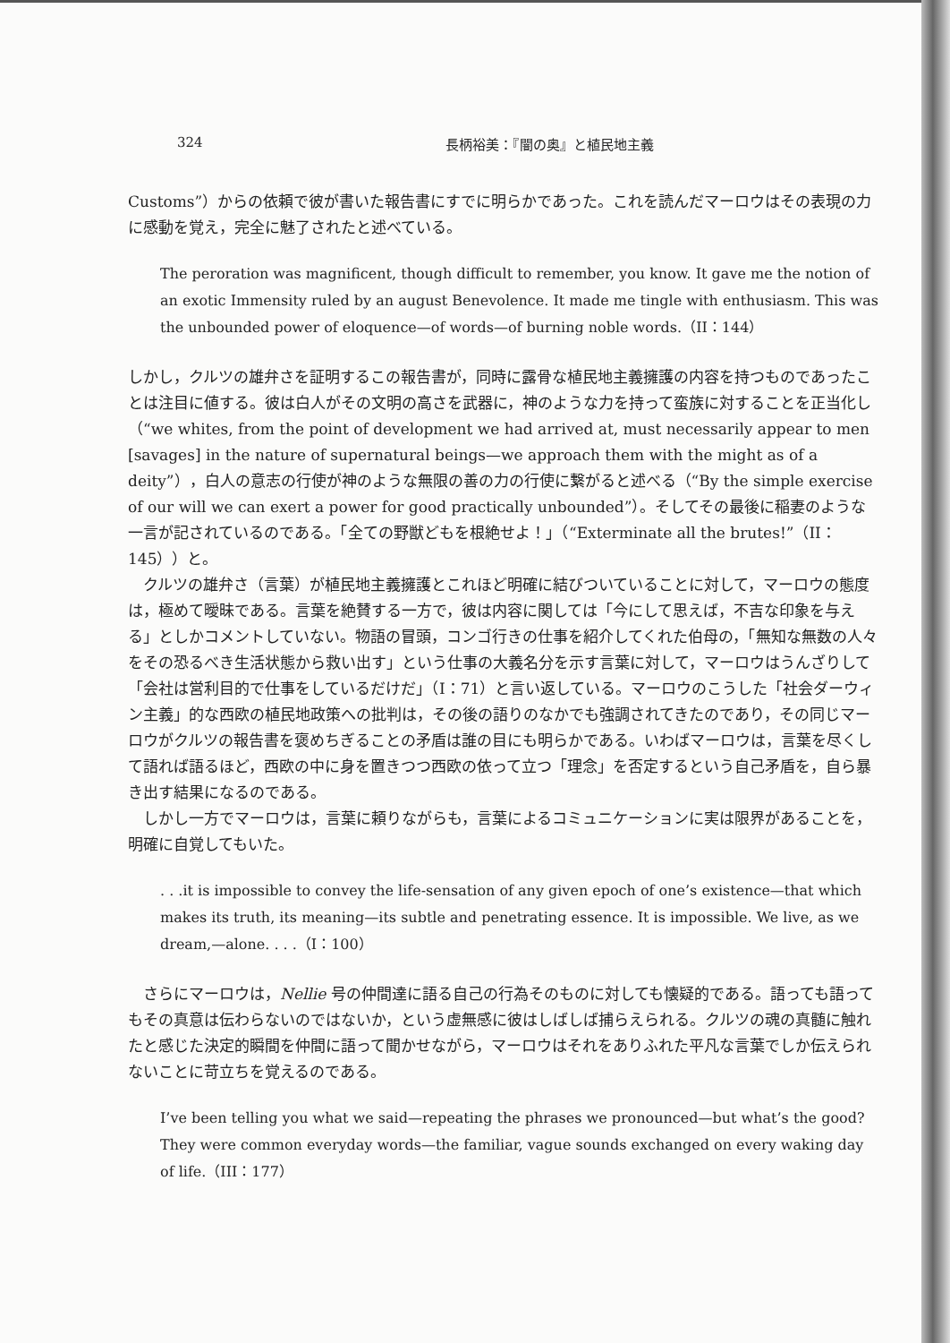324 長柄裕美：『闇の奥』と植民地主義
Customs”）からの依頼で彼が書いた報告書にすでに明らかであった。これを読んだマーロウはその表現の力に感動を覚え，完全に魅了されたと述べている。
The peroration was magnificent, though difficult to remember, you know. It gave me the notion of an exotic Immensity ruled by an august Benevolence. It made me tingle with enthusiasm. This was the unbounded power of eloquence—of words—of burning noble words.（II：144）
しかし，クルツの雄弁さを証明するこの報告書が，同時に露骨な植民地主義擁護の内容を持つものであったことは注目に値する。彼は白人がその文明の高さを武器に，神のような力を持って蛮族に対することを正当化し（“we whites, from the point of development we had arrived at, must necessarily appear to men [savages] in the nature of supernatural beings—we approach them with the might as of a deity”），白人の意志の行使が神のような無限の善の力の行使に繋がると述べる（“By the simple exercise of our will we can exert a power for good practically unbounded”）。そしてその最後に稲妻のような一言が記されているのである。「全ての野獣どもを根絶せよ！」（“Exterminate all the brutes!”（II：145））と。
クルツの雄弁さ（言葉）が植民地主義擁護とこれほど明確に結びついていることに対して，マーロウの態度は，極めて曖昧である。言葉を絶賛する一方で，彼は内容に関しては「今にして思えば，不吉な印象を与える」としかコメントしていない。物語の冒頭，コンゴ行きの仕事を紹介してくれた伯母の，「無知な無数の人々をその恐るべき生活状態から救い出す」という仕事の大義名分を示す言葉に対して，マーロウはうんざりして「会社は営利目的で仕事をしているだけだ」（I：71）と言い返している。マーロウのこうした「社会ダーウィン主義」的な西欧の植民地政策への批判は，その後の語りのなかでも強調されてきたのであり，その同じマーロウがクルツの報告書を褒めちぎることの矛盾は誰の目にも明らかである。いわばマーロウは，言葉を尽くして語れば語るほど，西欧の中に身を置きつつ西欧の依って立つ「理念」を否定するという自己矛盾を，自ら暴き出す結果になるのである。
しかし一方でマーロウは，言葉に頼りながらも，言葉によるコミュニケーションに実は限界があることを，明確に自覚してもいた。
. . .it is impossible to convey the life-sensation of any given epoch of one’s existence—that which makes its truth, its meaning—its subtle and penetrating essence. It is impossible. We live, as we dream,—alone. . . .（I：100）
さらにマーロウは，Nellie 号の仲間達に語る自己の行為そのものに対しても懐疑的である。語っても語ってもその真意は伝わらないのではないか，という虚無感に彼はしばしば捕らえられる。クルツの魂の真髄に触れたと感じた決定的瞬間を仲間に語って聞かせながら，マーロウはそれをありふれた平凡な言葉でしか伝えられないことに苛立ちを覚えるのである。
I’ve been telling you what we said—repeating the phrases we pronounced—but what’s the good? They were common everyday words—the familiar, vague sounds exchanged on every waking day of life.（III：177）